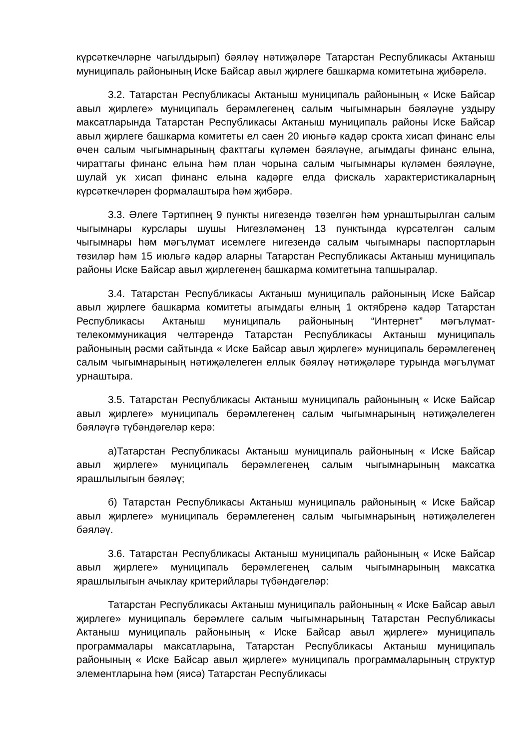күрсәткечләрне чагылдырып) бәяләү нәтиҗәләре Татарстан Республикасы Актаныш муниципаль районының Иске Байсар авыл җирлеге башкарма комитетына җибәрелә.
3.2. Татарстан Республикасы Актаныш муниципаль районының « Иске Байсар авыл җирлеге» муниципаль берәмлегенең салым чыгымнарын бәяләүне уздыру максатларында Татарстан Республикасы Актаныш муниципаль районы Иске Байсар авыл җирлеге башкарма комитеты ел саен 20 июньгә кадәр срокта хисап финанс елы өчен салым чыгымнарының факттагы күләмен бәяләүне, агымдагы финанс елына, чираттагы финанс елына һәм план чорына салым чыгымнары күләмен бәяләүне, шулай ук хисап финанс елына кадәрге елда фискаль характеристикаларның күрсәткечләрен формалаштыра һәм җибәрә.
3.3. Әлеге Тәртипнең 9 пункты нигезендә төзелгән һәм урнаштырылган салым чыгымнары курслары шушы Нигезләмәнең 13 пунктында күрсәтелгән салым чыгымнары һәм мәгълүмат исемлеге нигезендә салым чыгымнары паспортларын төзиләр һәм 15 июльгә кадәр аларны Татарстан Республикасы Актаныш муниципаль районы Иске Байсар авыл җирлегенең башкарма комитетына тапшыралар.
3.4. Татарстан Республикасы Актаныш муниципаль районының Иске Байсар авыл җирлеге башкарма комитеты агымдагы елның 1 октябренә кадәр Татарстан Республикасы Актаныш муниципаль районының “Интернет” мәгълүмат-телекоммуникация челтәрендә Татарстан Республикасы Актаныш муниципаль районының рәсми сайтында « Иске Байсар авыл җирлеге» муниципаль берәмлегенең салым чыгымнарының нәтиҗәлелеген еллык бәяләү нәтиҗәләре турында мәгълүмат урнаштыра.
3.5. Татарстан Республикасы Актаныш муниципаль районының « Иске Байсар авыл җирлеге» муниципаль берәмлегенең салым чыгымнарының нәтиҗәлелеген бәяләүгә түбәндәгеләр керә:
а)Татарстан Республикасы Актаныш муниципаль районының « Иске Байсар авыл җирлеге» муниципаль берәмлегенең салым чыгымнарының максатка ярашлылыгын бәяләү;
б) Татарстан Республикасы Актаныш муниципаль районының « Иске Байсар авыл җирлеге» муниципаль берәмлегенең салым чыгымнарының нәтиҗәлелеген бәяләү.
3.6. Татарстан Республикасы Актаныш муниципаль районының « Иске Байсар авыл җирлеге» муниципаль берәмлегенең салым чыгымнарының максатка ярашлылыгын ачыклау критерийлары түбәндәгеләр:
Татарстан Республикасы Актаныш муниципаль районының « Иске Байсар авыл җирлеге» муниципаль берәмлеге салым чыгымнарының Татарстан Республикасы Актаныш муниципаль районының « Иске Байсар авыл җирлеге» муниципаль программалары максатларына, Татарстан Республикасы Актаныш муниципаль районының « Иске Байсар авыл җирлеге» муниципаль программаларының структур элементларына һәм (яисә) Татарстан Республикасы